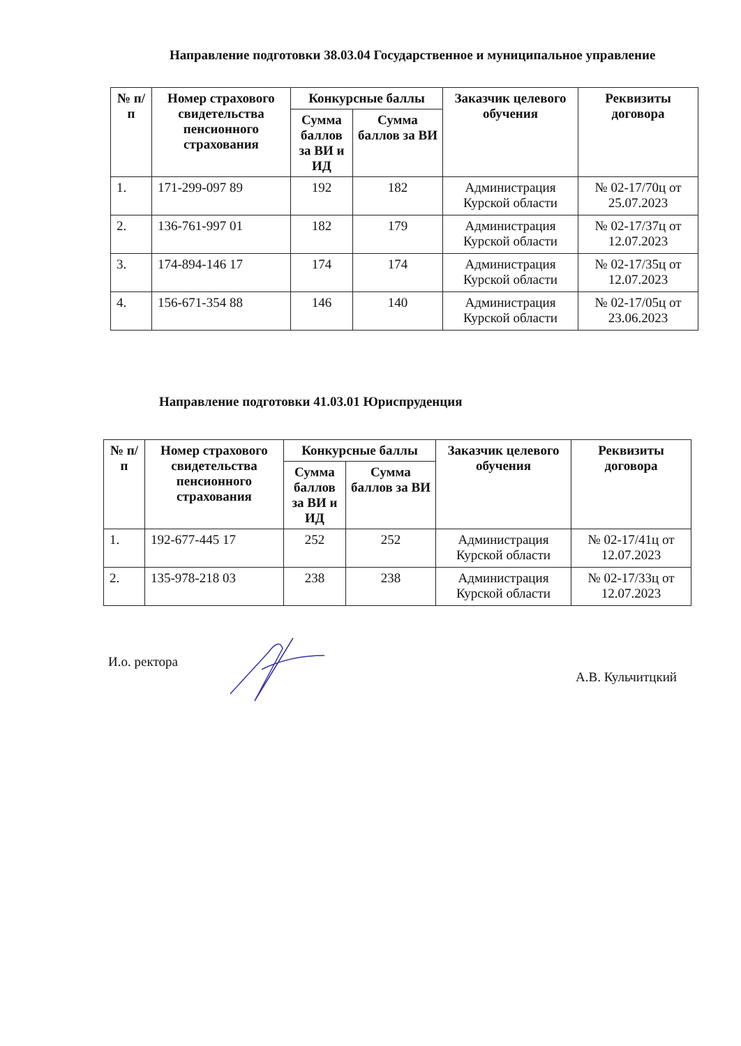Направление подготовки 38.03.04 Государственное и муниципальное управление
| № п/п | Номер страхового свидетельства пенсионного страхования | Конкурсные баллы | | Заказчик целевого обучения | Реквизиты договора |
| --- | --- | --- | --- | --- | --- |
| | | Сумма баллов за ВИ и ИД | Сумма баллов за ВИ | | |
| 1. | 171-299-097 89 | 192 | 182 | Администрация Курской области | № 02-17/70ц от 25.07.2023 |
| 2. | 136-761-997 01 | 182 | 179 | Администрация Курской области | № 02-17/37ц от 12.07.2023 |
| 3. | 174-894-146 17 | 174 | 174 | Администрация Курской области | № 02-17/35ц от 12.07.2023 |
| 4. | 156-671-354 88 | 146 | 140 | Администрация Курской области | № 02-17/05ц от 23.06.2023 |
Направление подготовки 41.03.01 Юриспруденция
| № п/п | Номер страхового свидетельства пенсионного страхования | Конкурсные баллы | | Заказчик целевого обучения | Реквизиты договора |
| --- | --- | --- | --- | --- | --- |
| | | Сумма баллов за ВИ и ИД | Сумма баллов за ВИ | | |
| 1. | 192-677-445 17 | 252 | 252 | Администрация Курской области | № 02-17/41ц от 12.07.2023 |
| 2. | 135-978-218 03 | 238 | 238 | Администрация Курской области | № 02-17/33ц от 12.07.2023 |
И.о. ректора А.В. Кульчитцкий